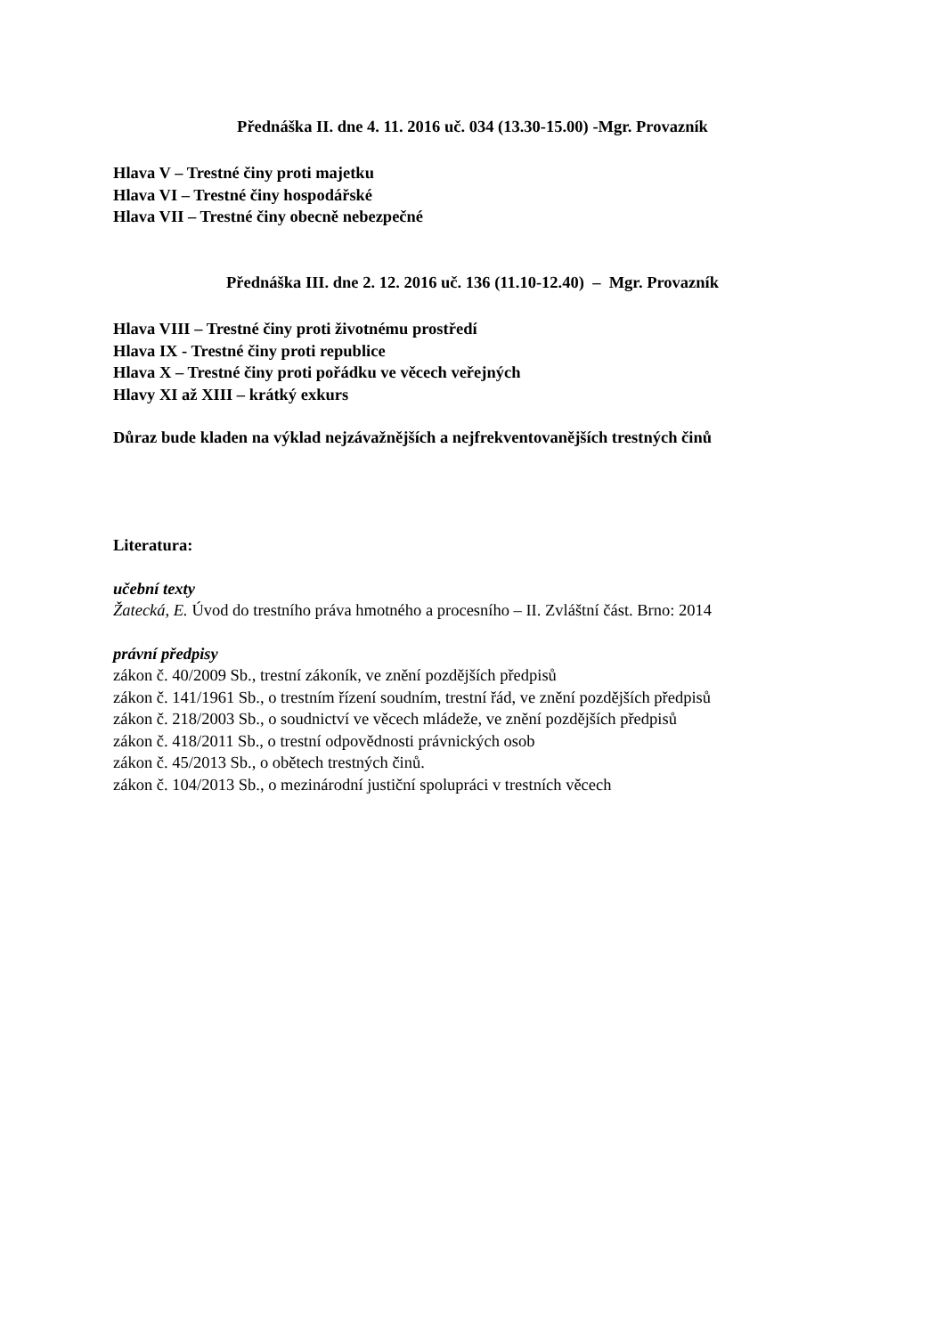Přednáška II. dne 4. 11. 2016 uč. 034 (13.30-15.00) -Mgr. Provazník
Hlava V – Trestné činy proti majetku
Hlava VI – Trestné činy hospodářské
Hlava VII – Trestné činy obecně nebezpečné
Přednáška III. dne 2. 12. 2016 uč. 136 (11.10-12.40) – Mgr. Provazník
Hlava VIII – Trestné činy proti životnému prostředí
Hlava IX - Trestné činy proti republice
Hlava X – Trestné činy proti pořádku ve věcech veřejných
Hlavy XI až XIII – krátký exkurs
Důraz bude kladen na výklad nejzávažnějších a nejfrekventovanějších trestných činů
Literatura:
učební texty
Žatecká, E. Úvod do trestního práva hmotného a procesního – II. Zvláštní část. Brno: 2014
právní předpisy
zákon č. 40/2009 Sb., trestní zákoník, ve znění pozdějších předpisů
zákon č. 141/1961 Sb., o trestním řízení soudním, trestní řád, ve znění pozdějších předpisů
zákon č. 218/2003 Sb., o soudnictví ve věcech mládeže, ve znění pozdějších předpisů
zákon č. 418/2011 Sb., o trestní odpovědnosti právnických osob
zákon č. 45/2013 Sb., o obětech trestných činů.
zákon č. 104/2013 Sb., o mezinárodní justiční spolupráci v trestních věcech